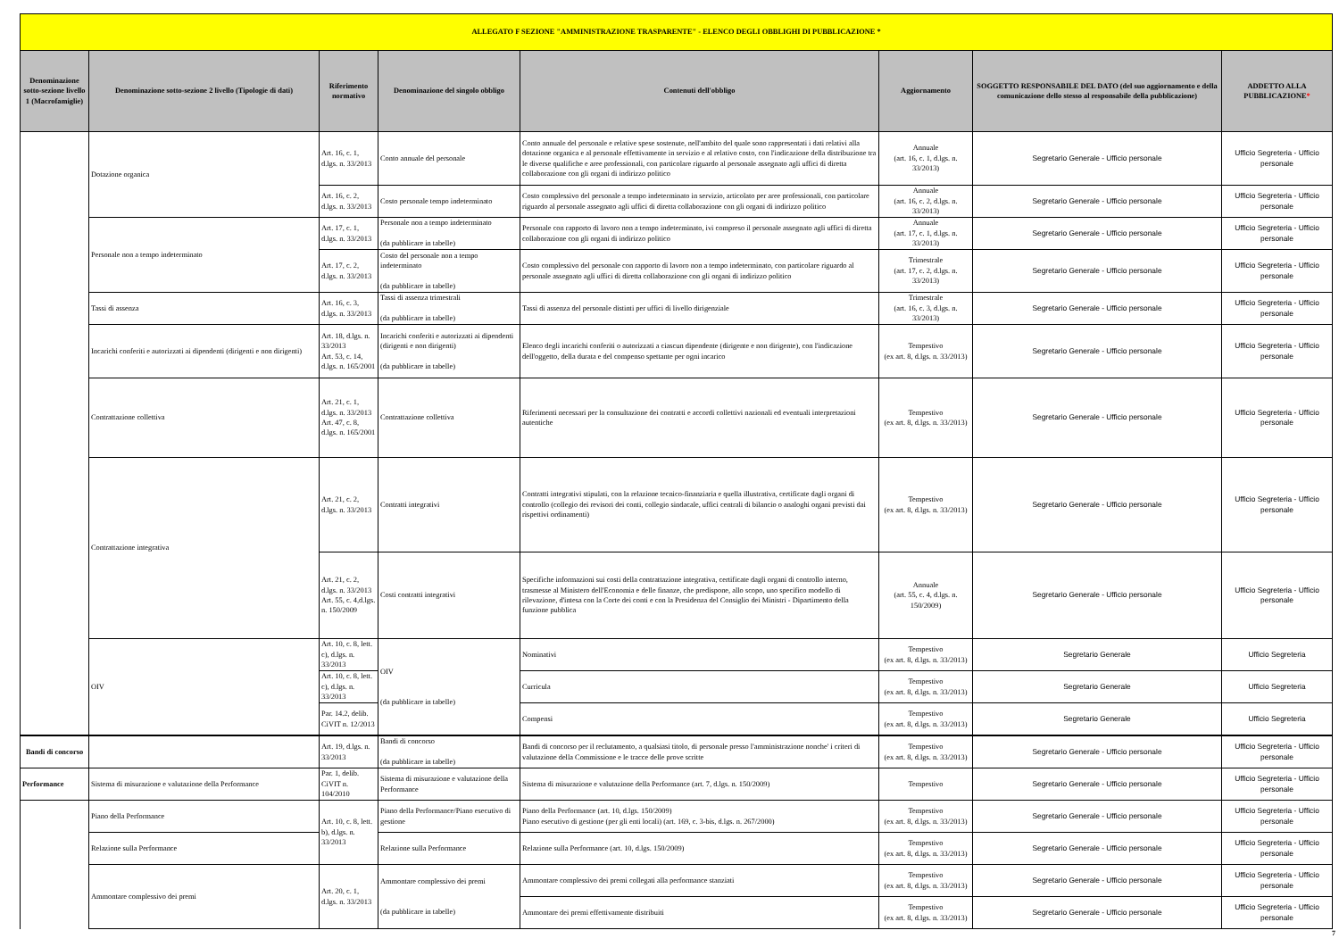| ALLEGATO F SEZIONE "AMMINISTRAZIONE TRASPARENTE" - ELENCO DEGLI OBBLIGHI DI PUBBLICAZIONE * | | | | | | | |
| Denominazione sotto-sezione livello 1 (Macrofamiglie) | Denominazione sotto-sezione 2 livello (Tipologie di dati) | Riferimento normativo | Denominazione del singolo obbligo | Contenuti dell'obbligo | Aggiornamento | SOGGETTO RESPONSABILE DEL DATO (del suo aggiornamento e della comunicazione dello stesso al responsabile della pubblicazione) | ADDETTO ALLA PUBBLICAZIONE * |
| | Dotazione organica | Art. 16, c. 1, d.lgs. n. 33/2013 | Conto annuale del personale | Conto annuale del personale e relative spese sostenute, nell'ambito del quale sono rappresentati i dati relativi alla dotazione organica e al personale effettivamente in servizio e al relativo costo, con l'indicazione della distribuzione tra le diverse qualifiche e aree professionali, con particolare riguardo al personale assegnato agli uffici di diretta collaborazione con gli organi di indirizzo politico | Annuale (art. 16, c. 1, d.lgs. n. 33/2013) | Segretario Generale - Ufficio personale | Ufficio Segreteria - Ufficio personale |
| | | Art. 16, c. 2, d.lgs. n. 33/2013 | Costo personale tempo indeterminato | Costo complessivo del personale a tempo indeterminato in servizio, articolato per aree professionali, con particolare riguardo al personale assegnato agli uffici di diretta collaborazione con gli organi di indirizzo politico | Annuale (art. 16, c. 2, d.lgs. n. 33/2013) | Segretario Generale - Ufficio personale | Ufficio Segreteria - Ufficio personale |
| | Personale non a tempo indeterminato | Art. 17, c. 1, d.lgs. n. 33/2013 | Personale non a tempo indeterminato (da pubblicare in tabelle) | Personale con rapporto di lavoro non a tempo indeterminato, ivi compreso il personale assegnato agli uffici di diretta collaborazione con gli organi di indirizzo politico | Annuale (art. 17, c. 1, d.lgs. n. 33/2013) | Segretario Generale - Ufficio personale | Ufficio Segreteria - Ufficio personale |
| | | Art. 17, c. 2, d.lgs. n. 33/2013 | Costo del personale non a tempo indeterminato (da pubblicare in tabelle) | Costo complessivo del personale con rapporto di lavoro non a tempo indeterminato, con particolare riguardo al personale assegnato agli uffici di diretta collaborazione con gli organi di indirizzo politico | Trimestrale (art. 17, c. 2, d.lgs. n. 33/2013) | Segretario Generale - Ufficio personale | Ufficio Segreteria - Ufficio personale |
| | Tassi di assenza | Art. 16, c. 3, d.lgs. n. 33/2013 | Tassi di assenza trimestrali (da pubblicare in tabelle) | Tassi di assenza del personale distinti per uffici di livello dirigenziale | Trimestrale (art. 16, c. 3, d.lgs. n. 33/2013) | Segretario Generale - Ufficio personale | Ufficio Segreteria - Ufficio personale |
| | Incarichi conferiti e autorizzati ai dipendenti (dirigenti e non dirigenti) | Art. 18, d.lgs. n. 33/2013 Art. 53, c. 14, d.lgs. n. 165/2001 | Incarichi conferiti e autorizzati ai dipendenti (dirigenti e non dirigenti) (da pubblicare in tabelle) | Elenco degli incarichi conferiti o autorizzati a ciascun dipendente (dirigente e non dirigente), con l'indicazione dell'oggetto, della durata e del compenso spettante per ogni incarico | Tempestivo (ex art. 8, d.lgs. n. 33/2013) | Segretario Generale - Ufficio personale | Ufficio Segreteria - Ufficio personale |
| | Contrattazione collettiva | Art. 21, c. 1, d.lgs. n. 33/2013 Art. 47, c. 8, d.lgs. n. 165/2001 | Contrattazione collettiva | Riferimenti necessari per la consultazione dei contratti e accordi collettivi nazionali ed eventuali interpretazioni autentiche | Tempestivo (ex art. 8, d.lgs. n. 33/2013) | Segretario Generale - Ufficio personale | Ufficio Segreteria - Ufficio personale |
| | Contrattazione integrativa | Art. 21, c. 2, d.lgs. n. 33/2013 | Contratti integrativi | Contratti integrativi stipulati, con la relazione tecnico-finanziaria e quella illustrativa, certificate dagli organi di controllo (collegio dei revisori dei conti, collegio sindacale, uffici centrali di bilancio o analoghi organi previsti dai rispettivi ordinamenti) | Tempestivo (ex art. 8, d.lgs. n. 33/2013) | Segretario Generale - Ufficio personale | Ufficio Segreteria - Ufficio personale |
| | | Art. 21, c. 2, d.lgs. n. 33/2013 Art. 55, c. 4,d.lgs. n. 150/2009 | Costi contratti integrativi | Specifiche informazioni sui costi della contrattazione integrativa, certificate dagli organi di controllo interno, trasmesse al Ministero dell'Economia e delle finanze, che predispone, allo scopo, uno specifico modello di rilevazione, d'intesa con la Corte dei conti e con la Presidenza del Consiglio dei Ministri - Dipartimento della funzione pubblica | Annuale (art. 55, c. 4, d.lgs. n. 150/2009) | Segretario Generale - Ufficio personale | Ufficio Segreteria - Ufficio personale |
| | OIV | Art. 10, c. 8, lett. c), d.lgs. n. 33/2013 | OIV (da pubblicare in tabelle) | Nominativi | Tempestivo (ex art. 8, d.lgs. n. 33/2013) | Segretario Generale | Ufficio Segreteria |
| | | Art. 10, c. 8, lett. c), d.lgs. n. 33/2013 | | Curricula | Tempestivo (ex art. 8, d.lgs. n. 33/2013) | Segretario Generale | Ufficio Segreteria |
| | | Par. 14.2, delib. CiVIT n. 12/2013 | | Compensi | Tempestivo (ex art. 8, d.lgs. n. 33/2013) | Segretario Generale | Ufficio Segreteria |
| Bandi di concorso | | Art. 19, d.lgs. n. 33/2013 | Bandi di concorso (da pubblicare in tabelle) | Bandi di concorso per il reclutamento, a qualsiasi titolo, di personale presso l'amministrazione nonche' i criteri di valutazione della Commissione e le tracce delle prove scritte | Tempestivo (ex art. 8, d.lgs. n. 33/2013) | Segretario Generale - Ufficio personale | Ufficio Segreteria - Ufficio personale |
| Performance | Sistema di misurazione e valutazione della Performance | Par. 1, delib. CiVIT n. 104/2010 | Sistema di misurazione e valutazione della Performance | Sistema di misurazione e valutazione della Performance (art. 7, d.lgs. n. 150/2009) | Tempestivo | Segretario Generale - Ufficio personale | Ufficio Segreteria - Ufficio personale |
| | Piano della Performance | Art. 10, c. 8, lett. b), d.lgs. n. 33/2013 | Piano della Performance/Piano esecutivo di gestione | Piano della Performance (art. 10, d.lgs. 150/2009) Piano esecutivo di gestione (per gli enti locali) (art. 169, c. 3-bis, d.lgs. n. 267/2000) | Tempestivo (ex art. 8, d.lgs. n. 33/2013) | Segretario Generale - Ufficio personale | Ufficio Segreteria - Ufficio personale |
| | Relazione sulla Performance | | Relazione sulla Performance | Relazione sulla Performance (art. 10, d.lgs. 150/2009) | Tempestivo (ex art. 8, d.lgs. n. 33/2013) | Segretario Generale - Ufficio personale | Ufficio Segreteria - Ufficio personale |
| | Ammontare complessivo dei premi | Art. 20, c. 1, d.lgs. n. 33/2013 | Ammontare complessivo dei premi (da pubblicare in tabelle) | Ammontare complessivo dei premi collegati alla performance stanziati | Tempestivo (ex art. 8, d.lgs. n. 33/2013) | Segretario Generale - Ufficio personale | Ufficio Segreteria - Ufficio personale |
| | | | | Ammontare dei premi effettivamente distribuiti | Tempestivo (ex art. 8, d.lgs. n. 33/2013) | Segretario Generale - Ufficio personale | Ufficio Segreteria - Ufficio personale |
7